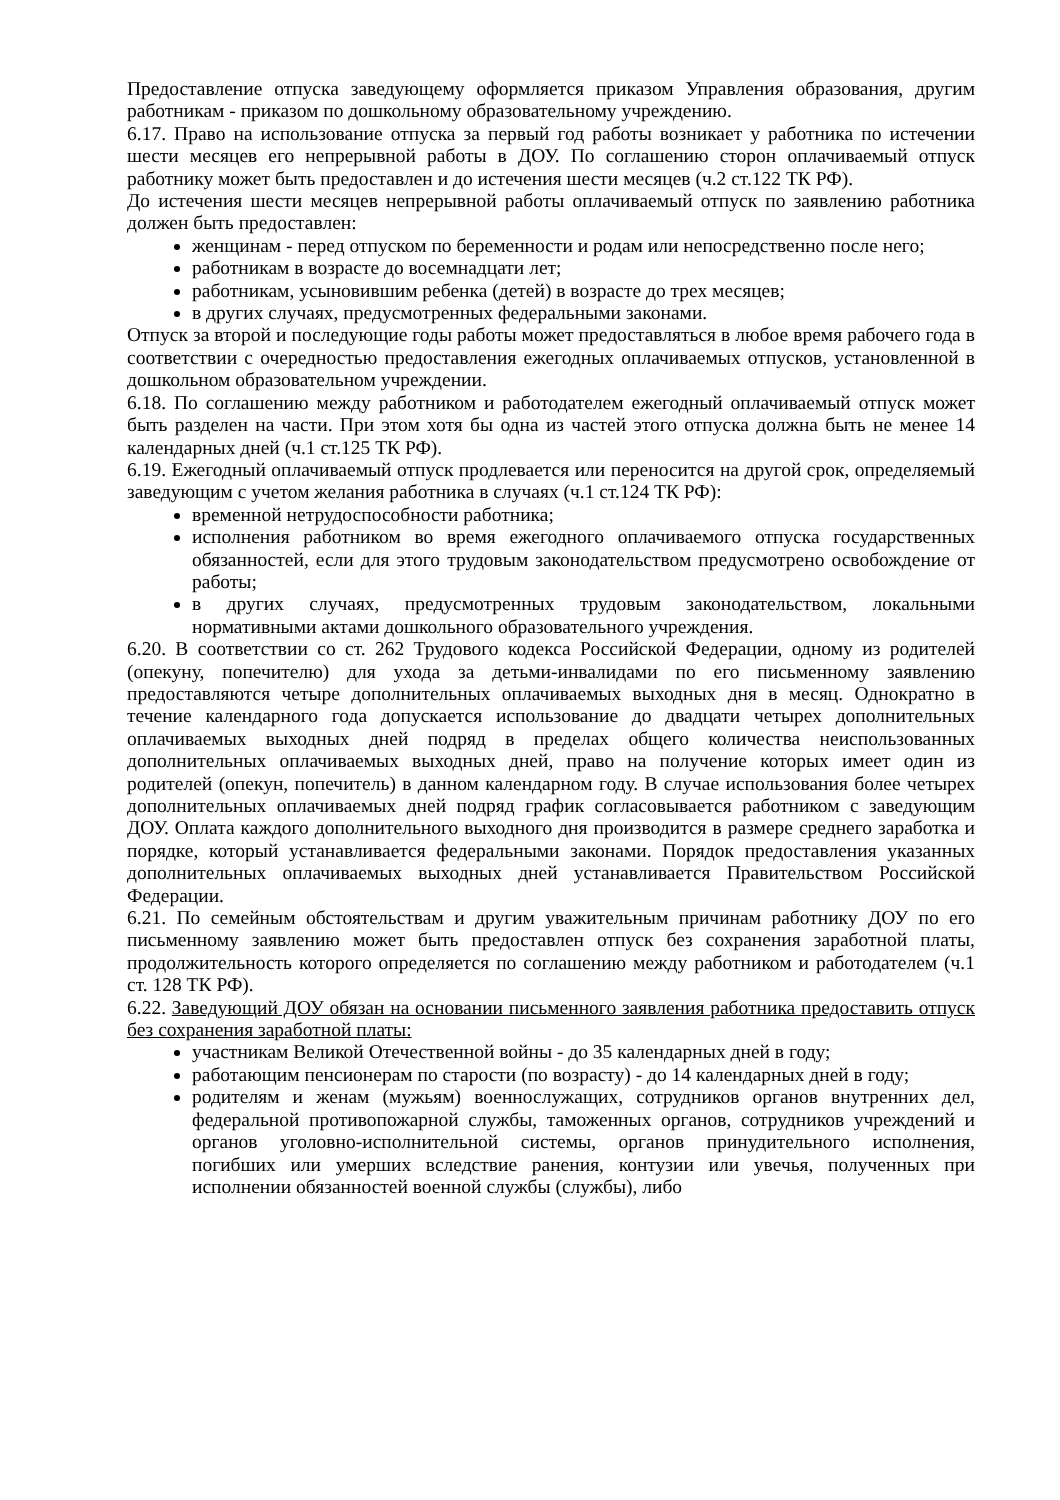Предоставление отпуска заведующему оформляется приказом Управления образования, другим работникам - приказом по дошкольному образовательному учреждению.
6.17. Право на использование отпуска за первый год работы возникает у работника по истечении шести месяцев его непрерывной работы в ДОУ. По соглашению сторон оплачиваемый отпуск работнику может быть предоставлен и до истечения шести месяцев (ч.2 ст.122 ТК РФ).
До истечения шести месяцев непрерывной работы оплачиваемый отпуск по заявлению работника должен быть предоставлен:
женщинам - перед отпуском по беременности и родам или непосредственно после него;
работникам в возрасте до восемнадцати лет;
работникам, усыновившим ребенка (детей) в возрасте до трех месяцев;
в других случаях, предусмотренных федеральными законами.
Отпуск за второй и последующие годы работы может предоставляться в любое время рабочего года в соответствии с очередностью предоставления ежегодных оплачиваемых отпусков, установленной в дошкольном образовательном учреждении.
6.18. По соглашению между работником и работодателем ежегодный оплачиваемый отпуск может быть разделен на части. При этом хотя бы одна из частей этого отпуска должна быть не менее 14 календарных дней (ч.1 ст.125 ТК РФ).
6.19. Ежегодный оплачиваемый отпуск продлевается или переносится на другой срок, определяемый заведующим с учетом желания работника в случаях (ч.1 ст.124 ТК РФ):
временной нетрудоспособности работника;
исполнения работником во время ежегодного оплачиваемого отпуска государственных обязанностей, если для этого трудовым законодательством предусмотрено освобождение от работы;
в других случаях, предусмотренных трудовым законодательством, локальными нормативными актами дошкольного образовательного учреждения.
6.20. В соответствии со ст. 262 Трудового кодекса Российской Федерации, одному из родителей (опекуну, попечителю) для ухода за детьми-инвалидами по его письменному заявлению предоставляются четыре дополнительных оплачиваемых выходных дня в месяц. Однократно в течение календарного года допускается использование до двадцати четырех дополнительных оплачиваемых выходных дней подряд в пределах общего количества неиспользованных дополнительных оплачиваемых выходных дней, право на получение которых имеет один из родителей (опекун, попечитель) в данном календарном году. В случае использования более четырех дополнительных оплачиваемых дней подряд график согласовывается работником с заведующим ДОУ. Оплата каждого дополнительного выходного дня производится в размере среднего заработка и порядке, который устанавливается федеральными законами. Порядок предоставления указанных дополнительных оплачиваемых выходных дней устанавливается Правительством Российской Федерации.
6.21. По семейным обстоятельствам и другим уважительным причинам работнику ДОУ по его письменному заявлению может быть предоставлен отпуск без сохранения заработной платы, продолжительность которого определяется по соглашению между работником и работодателем (ч.1 ст. 128 ТК РФ).
6.22. Заведующий ДОУ обязан на основании письменного заявления работника предоставить отпуск без сохранения заработной платы:
участникам Великой Отечественной войны - до 35 календарных дней в году;
работающим пенсионерам по старости (по возрасту) - до 14 календарных дней в году;
родителям и женам (мужьям) военнослужащих, сотрудников органов внутренних дел, федеральной противопожарной службы, таможенных органов, сотрудников учреждений и органов уголовно-исполнительной системы, органов принудительного исполнения, погибших или умерших вследствие ранения, контузии или увечья, полученных при исполнении обязанностей военной службы (службы), либо